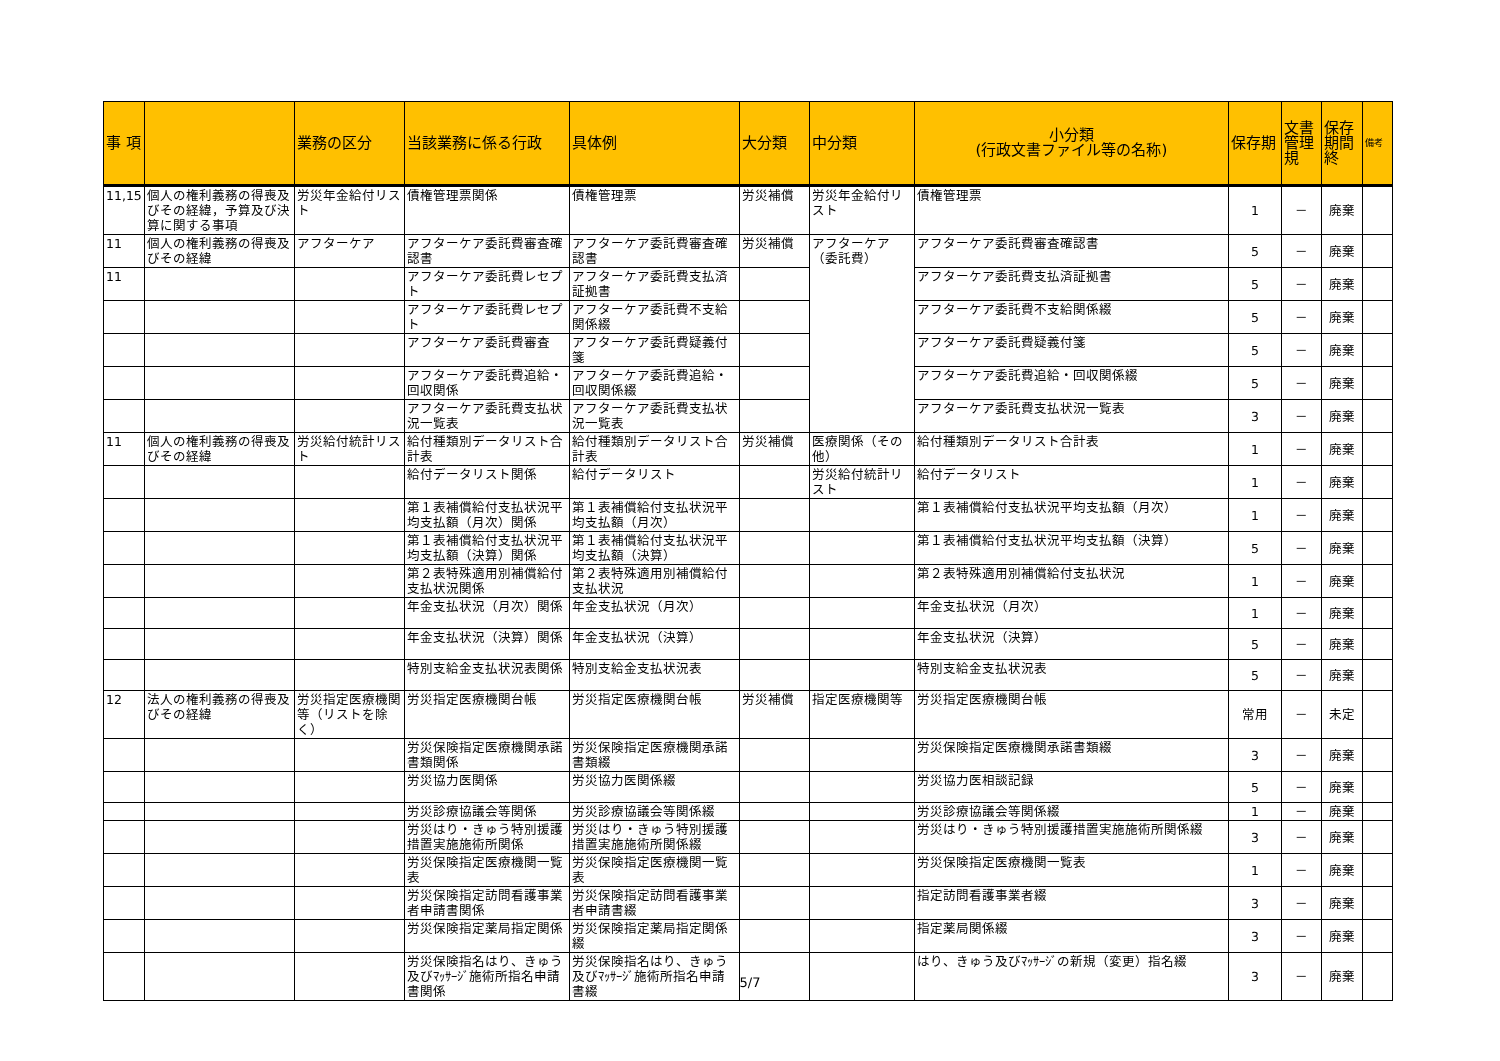| 事 項 | | 業務の区分 | 当該業務に係る行政 | 具体例 | 大分類 | 中分類 | 小分類 (行政文書ファイル等の名称) | 保存期 | 文書管理規 | 保存期間終 | 備考 |
| --- | --- | --- | --- | --- | --- | --- | --- | --- | --- | --- | --- |
| 11,15 | 個人の権利義務の得喪及びその経緯，予算及び決算に関する事項 | 労災年金給付リスト | 債権管理票関係 | 債権管理票 | 労災補償 | 労災年金給付リスト | 債権管理票 | 1 | － | 廃棄 | |
| 11 | 個人の権利義務の得喪及びその経緯 | アフターケア | アフターケア委託費審査確認書 | アフターケア委託費審査確認書 | 労災補償 | アフターケア（委託費） | アフターケア委託費審査確認書 | 5 | － | 廃棄 | |
| 11 | | | アフターケア委託費レセプト | アフターケア委託費支払済証拠書 | | | アフターケア委託費支払済証拠書 | 5 | － | 廃棄 | |
| | | | アフターケア委託費レセプト | アフターケア委託費不支給関係綴 | | | アフターケア委託費不支給関係綴 | 5 | － | 廃棄 | |
| | | | アフターケア委託費審査 | アフターケア委託費疑義付箋 | | | アフターケア委託費疑義付箋 | 5 | － | 廃棄 | |
| | | | アフターケア委託費追給・回収関係 | アフターケア委託費追給・回収関係綴 | | | アフターケア委託費追給・回収関係綴 | 5 | － | 廃棄 | |
| | | | アフターケア委託費支払状況一覧表 | アフターケア委託費支払状況一覧表 | | | アフターケア委託費支払状況一覧表 | 3 | － | 廃棄 | |
| 11 | 個人の権利義務の得喪及びその経緯 | 労災給付統計リスト | 給付種類別データリスト合計表 | 給付種類別データリスト合計表 | 労災補償 | 医療関係（その他） | 給付種類別データリスト合計表 | 1 | － | 廃棄 | |
| | | | 給付データリスト関係 | 給付データリスト | | 労災給付統計リスト | 給付データリスト | 1 | － | 廃棄 | |
| | | | 第１表補償給付支払状況平均支払額（月次）関係 | 第１表補償給付支払状況平均支払額（月次） | | | 第１表補償給付支払状況平均支払額（月次） | 1 | － | 廃棄 | |
| | | | 第１表補償給付支払状況平均支払額（決算）関係 | 第１表補償給付支払状況平均支払額（決算） | | | 第１表補償給付支払状況平均支払額（決算） | 5 | － | 廃棄 | |
| | | | 第２表特殊適用別補償給付支払状況関係 | 第２表特殊適用別補償給付支払状況 | | | 第２表特殊適用別補償給付支払状況 | 1 | － | 廃棄 | |
| | | | 年金支払状況（月次）関係 | 年金支払状況（月次） | | | 年金支払状況（月次） | 1 | － | 廃棄 | |
| | | | 年金支払状況（決算）関係 | 年金支払状況（決算） | | | 年金支払状況（決算） | 5 | － | 廃棄 | |
| | | | 特別支給金支払状況表関係 | 特別支給金支払状況表 | | | 特別支給金支払状況表 | 5 | － | 廃棄 | |
| 12 | 法人の権利義務の得喪及びその経緯 | 労災指定医療機関等（リストを除く） | 労災指定医療機関台帳 | 労災指定医療機関台帳 | 労災補償 | 指定医療機関等 | 労災指定医療機関台帳 | 常用 | － | 未定 | |
| | | | 労災保険指定医療機関承諾書類関係 | 労災保険指定医療機関承諾書類綴 | | | 労災保険指定医療機関承諾書類綴 | 3 | － | 廃棄 | |
| | | | 労災協力医関係 | 労災協力医関係綴 | | | 労災協力医相談記録 | 5 | － | 廃棄 | |
| | | | 労災診療協議会等関係 | 労災診療協議会等関係綴 | | | 労災診療協議会等関係綴 | 1 | － | 廃棄 | |
| | | | 労災はり・きゅう特別援護措置実施施術所関係 | 労災はり・きゅう特別援護措置実施施術所関係綴 | | | 労災はり・きゅう特別援護措置実施施術所関係綴 | 3 | － | 廃棄 | |
| | | | 労災保険指定医療機関一覧表 | 労災保険指定医療機関一覧表 | | | 労災保険指定医療機関一覧表 | 1 | － | 廃棄 | |
| | | | 労災保険指定訪問看護事業者申請書関係 | 労災保険指定訪問看護事業者申請書綴 | | | 指定訪問看護事業者綴 | 3 | － | 廃棄 | |
| | | | 労災保険指定薬局指定関係 | 労災保険指定薬局指定関係綴 | | | 指定薬局関係綴 | 3 | － | 廃棄 | |
| | | | 労災保険指名はり、きゅう及びﾏｯｻｰｼﾞ施術所指名申請書関係 | 労災保険指名はり、きゅう及びﾏｯｻｰｼﾞ施術所指名申請書綴 | | | はり、きゅう及びﾏｯｻｰｼﾞの新規（変更）指名綴 | 3 | － | 廃棄 | |
5/7